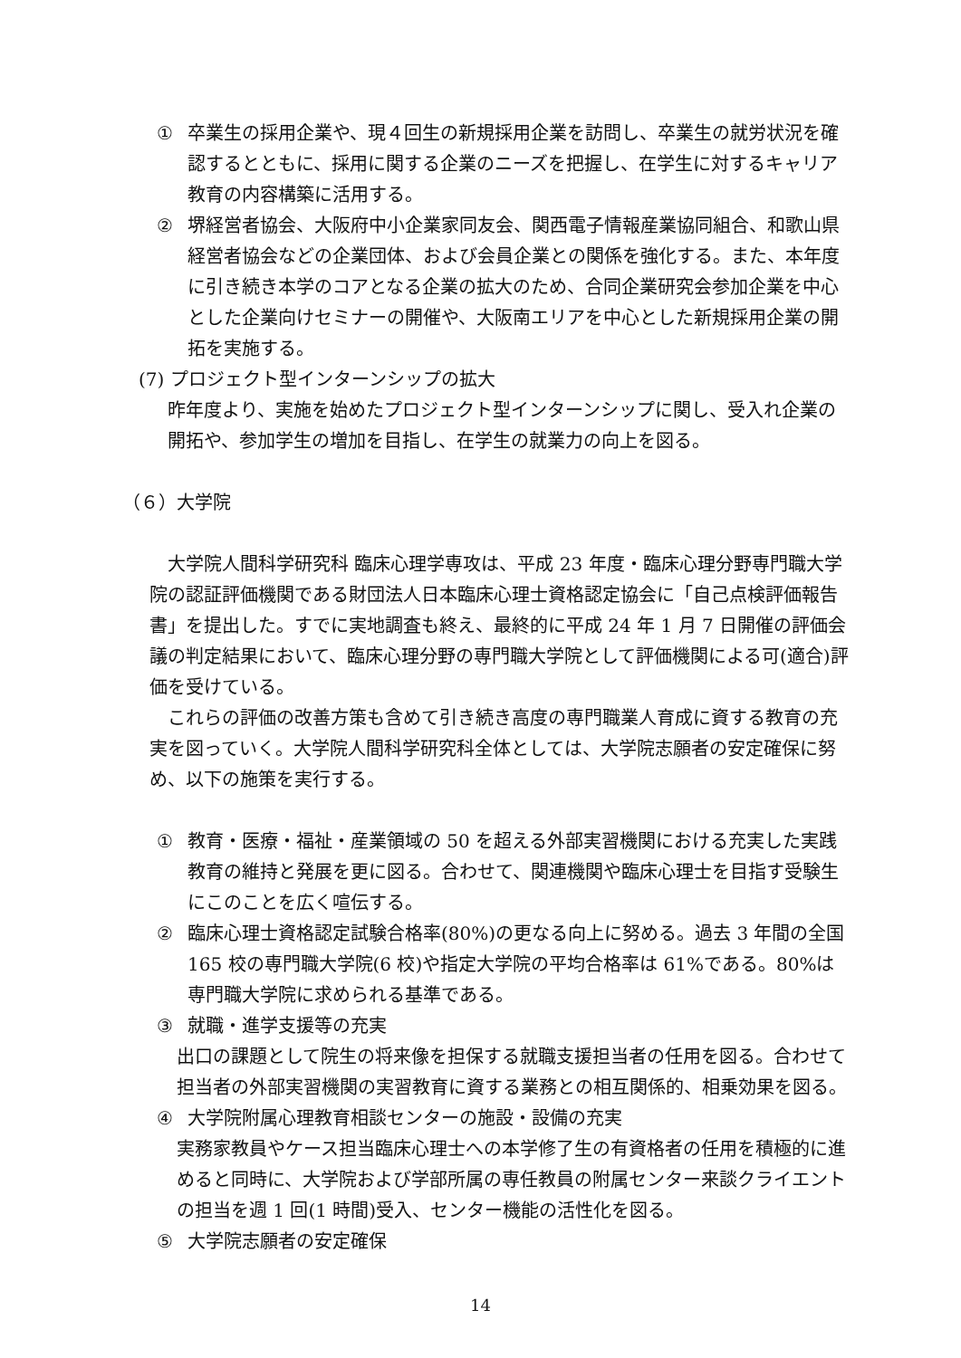① 卒業生の採用企業や、現４回生の新規採用企業を訪問し、卒業生の就労状況を確認するとともに、採用に関する企業のニーズを把握し、在学生に対するキャリア教育の内容構築に活用する。
② 堺経営者協会、大阪府中小企業家同友会、関西電子情報産業協同組合、和歌山県経営者協会などの企業団体、および会員企業との関係を強化する。また、本年度に引き続き本学のコアとなる企業の拡大のため、合同企業研究会参加企業を中心とした企業向けセミナーの開催や、大阪南エリアを中心とした新規採用企業の開拓を実施する。
(7) プロジェクト型インターンシップの拡大
昨年度より、実施を始めたプロジェクト型インターンシップに関し、受入れ企業の開拓や、参加学生の増加を目指し、在学生の就業力の向上を図る。
（６）大学院
　大学院人間科学研究科 臨床心理学専攻は、平成 23 年度・臨床心理分野専門職大学院の認証評価機関である財団法人日本臨床心理士資格認定協会に「自己点検評価報告書」を提出した。すでに実地調査も終え、最終的に平成 24 年 1 月 7 日開催の評価会議の判定結果において、臨床心理分野の専門職大学院として評価機関による可(適合)評価を受けている。
　これらの評価の改善方策も含めて引き続き高度の専門職業人育成に資する教育の充実を図っていく。大学院人間科学研究科全体としては、大学院志願者の安定確保に努め、以下の施策を実行する。
① 教育・医療・福祉・産業領域の 50 を超える外部実習機関における充実した実践教育の維持と発展を更に図る。合わせて、関連機関や臨床心理士を目指す受験生にこのことを広く喧伝する。
② 臨床心理士資格認定試験合格率(80%)の更なる向上に努める。過去 3 年間の全国 165 校の専門職大学院(6 校)や指定大学院の平均合格率は 61%である。80%は専門職大学院に求められる基準である。
③ 就職・進学支援等の充実
出口の課題として院生の将来像を担保する就職支援担当者の任用を図る。合わせて担当者の外部実習機関の実習教育に資する業務との相互関係的、相乗効果を図る。
④ 大学院附属心理教育相談センターの施設・設備の充実
実務家教員やケース担当臨床心理士への本学修了生の有資格者の任用を積極的に進めると同時に、大学院および学部所属の専任教員の附属センター来談クライエントの担当を週 1 回(1 時間)受入、センター機能の活性化を図る。
⑤ 大学院志願者の安定確保
14